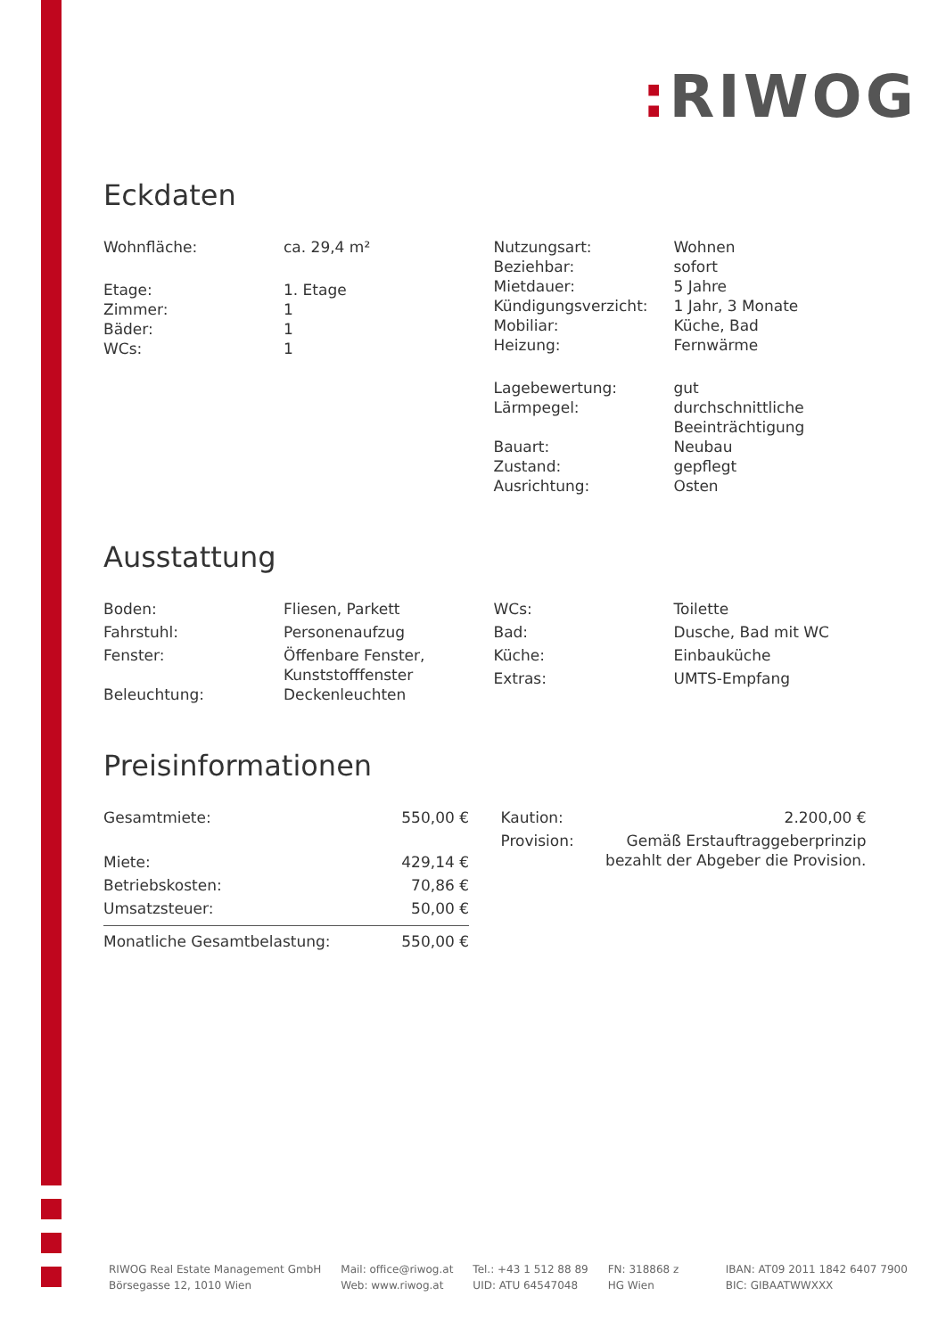: RIWOG
Eckdaten
| Wohnfläche: | ca. 29,4 m² |
| Etage: | 1. Etage |
| Zimmer: | 1 |
| Bäder: | 1 |
| WCs: | 1 |
| Nutzungsart: | Wohnen |
| Beziehbar: | sofort |
| Mietdauer: | 5 Jahre |
| Kündigungsverzicht: | 1 Jahr, 3 Monate |
| Mobiliar: | Küche, Bad |
| Heizung: | Fernwärme |
| Lagebewertung: | gut |
| Lärmpegel: | durchschnittliche Beeinträchtigung |
| Bauart: | Neubau |
| Zustand: | gepflegt |
| Ausrichtung: | Osten |
Ausstattung
| Boden: | Fliesen, Parkett |
| Fahrstuhl: | Personenaufzug |
| Fenster: | Öffenbare Fenster, Kunststofffenster |
| Beleuchtung: | Deckenleuchten |
| WCs: | Toilette |
| Bad: | Dusche, Bad mit WC |
| Küche: | Einbauküche |
| Extras: | UMTS-Empfang |
Preisinformationen
| Gesamtmiete: | 550,00 € |
| Miete: | 429,14 € |
| Betriebskosten: | 70,86 € |
| Umsatzsteuer: | 50,00 € |
| Monatliche Gesamtbelastung: | 550,00 € |
| Kaution: | 2.200,00 € |
| Provision: | Gemäß Erstauftraggeberprinzip bezahlt der Abgeber die Provision. |
RIWOG Real Estate Management GmbH
Börsegasse 12, 1010 Wien
Mail: office@riwog.at
Web: www.riwog.at
Tel.: +43 1 512 88 89
UID: ATU 64547048
FN: 318868 z
HG Wien
IBAN: AT09 2011 1842 6407 7900
BIC: GIBAATWWXXX